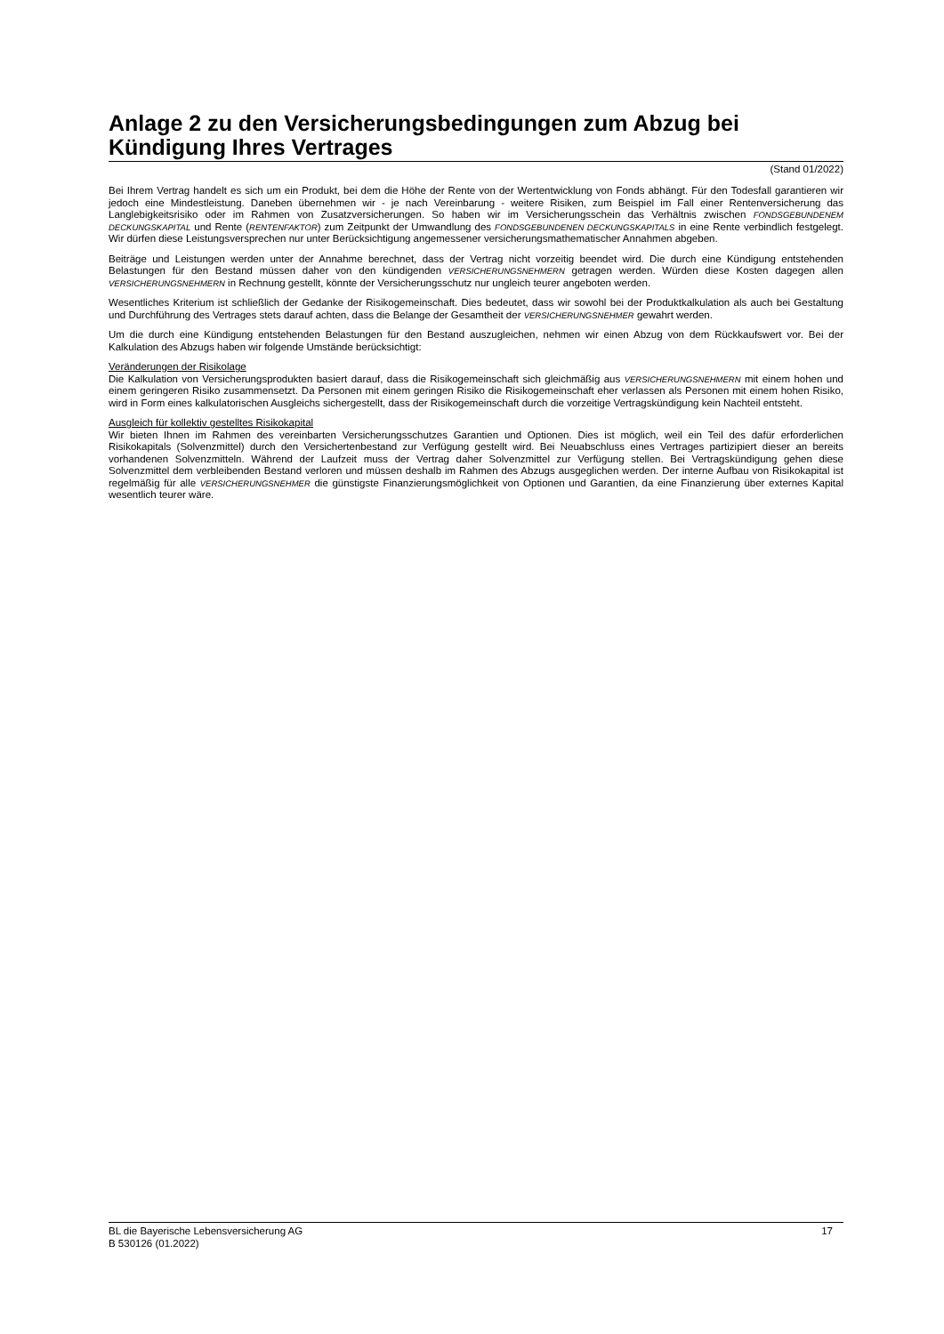Anlage 2 zu den Versicherungsbedingungen zum Abzug bei Kündigung Ihres Vertrages
(Stand 01/2022)
Bei Ihrem Vertrag handelt es sich um ein Produkt, bei dem die Höhe der Rente von der Wertentwicklung von Fonds abhängt. Für den Todesfall garantieren wir jedoch eine Mindestleistung. Daneben übernehmen wir - je nach Vereinbarung - weitere Risiken, zum Beispiel im Fall einer Rentenversicherung das Langlebigkeitsrisiko oder im Rahmen von Zusatzversicherungen. So haben wir im Versicherungsschein das Verhältnis zwischen FONDSGEBUNDENEM DECKUNGSKAPITAL und Rente (RENTENFAKTOR) zum Zeitpunkt der Umwandlung des FONDSGEBUNDENEN DECKUNGSKAPITALS in eine Rente verbindlich festgelegt. Wir dürfen diese Leistungsversprechen nur unter Berücksichtigung angemessener versicherungsmathematischer Annahmen abgeben.
Beiträge und Leistungen werden unter der Annahme berechnet, dass der Vertrag nicht vorzeitig beendet wird. Die durch eine Kündigung entstehenden Belastungen für den Bestand müssen daher von den kündigenden VERSICHERUNGSNEHMERN getragen werden. Würden diese Kosten dagegen allen VERSICHERUNGSNEHMERN in Rechnung gestellt, könnte der Versicherungsschutz nur ungleich teurer angeboten werden.
Wesentliches Kriterium ist schließlich der Gedanke der Risikogemeinschaft. Dies bedeutet, dass wir sowohl bei der Produktkalkulation als auch bei Gestaltung und Durchführung des Vertrages stets darauf achten, dass die Belange der Gesamtheit der VERSICHERUNGSNEHMER gewahrt werden.
Um die durch eine Kündigung entstehenden Belastungen für den Bestand auszugleichen, nehmen wir einen Abzug von dem Rückkaufswert vor. Bei der Kalkulation des Abzugs haben wir folgende Umstände berücksichtigt:
Veränderungen der Risikolage
Die Kalkulation von Versicherungsprodukten basiert darauf, dass die Risikogemeinschaft sich gleichmäßig aus VERSICHERUNGSNEHMERN mit einem hohen und einem geringeren Risiko zusammensetzt. Da Personen mit einem geringen Risiko die Risikogemeinschaft eher verlassen als Personen mit einem hohen Risiko, wird in Form eines kalkulatorischen Ausgleichs sichergestellt, dass der Risikogemeinschaft durch die vorzeitige Vertragskündigung kein Nachteil entsteht.
Ausgleich für kollektiv gestelltes Risikokapital
Wir bieten Ihnen im Rahmen des vereinbarten Versicherungsschutzes Garantien und Optionen. Dies ist möglich, weil ein Teil des dafür erforderlichen Risikokapitals (Solvenzmittel) durch den Versichertenbestand zur Verfügung gestellt wird. Bei Neuabschluss eines Vertrages partizipiert dieser an bereits vorhandenen Solvenzmitteln. Während der Laufzeit muss der Vertrag daher Solvenzmittel zur Verfügung stellen. Bei Vertragskündigung gehen diese Solvenzmittel dem verbleibenden Bestand verloren und müssen deshalb im Rahmen des Abzugs ausgeglichen werden. Der interne Aufbau von Risikokapital ist regelmäßig für alle VERSICHERUNGSNEHMER die günstigste Finanzierungsmöglichkeit von Optionen und Garantien, da eine Finanzierung über externes Kapital wesentlich teurer wäre.
BL die Bayerische Lebensversicherung AG 17
B 530126 (01.2022)